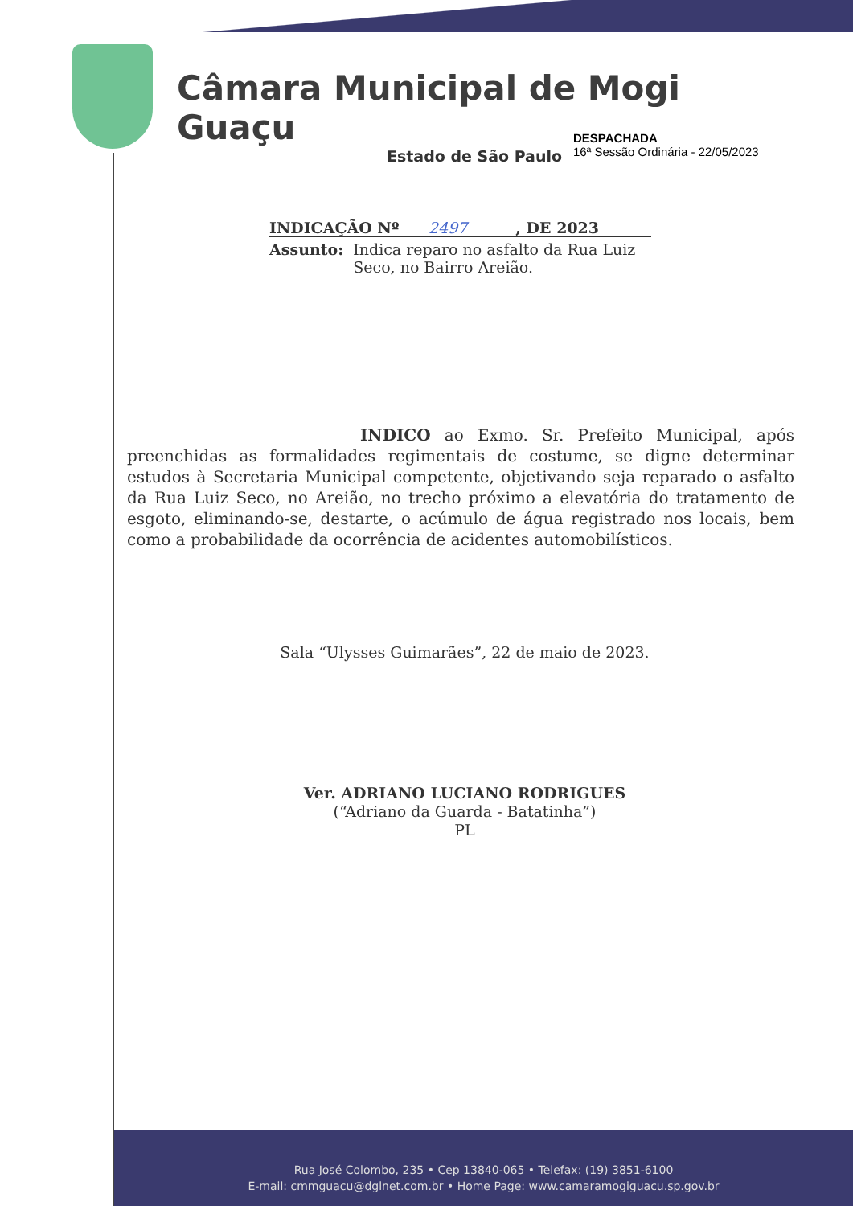Câmara Municipal de Mogi Guaçu
Estado de São Paulo
DESPACHADA
16ª Sessão Ordinária - 22/05/2023
INDICAÇÃO Nº 2497, DE 2023
Assunto: Indica reparo no asfalto da Rua Luiz Seco, no Bairro Areião.
INDICO ao Exmo. Sr. Prefeito Municipal, após preenchidas as formalidades regimentais de costume, se digne determinar estudos à Secretaria Municipal competente, objetivando seja reparado o asfalto da Rua Luiz Seco, no Areião, no trecho próximo a elevatória do tratamento de esgoto, eliminando-se, destarte, o acúmulo de água registrado nos locais, bem como a probabilidade da ocorrência de acidentes automobilísticos.
Sala “Ulysses Guimarães”, 22 de maio de 2023.
Ver. ADRIANO LUCIANO RODRIGUES
(“Adriano da Guarda - Batatinha”)
PL
Rua José Colombo, 235 • Cep 13840-065 • Telefax: (19) 3851-6100
E-mail: cmmguacu@dglnet.com.br • Home Page: www.camaramogiguacu.sp.gov.br